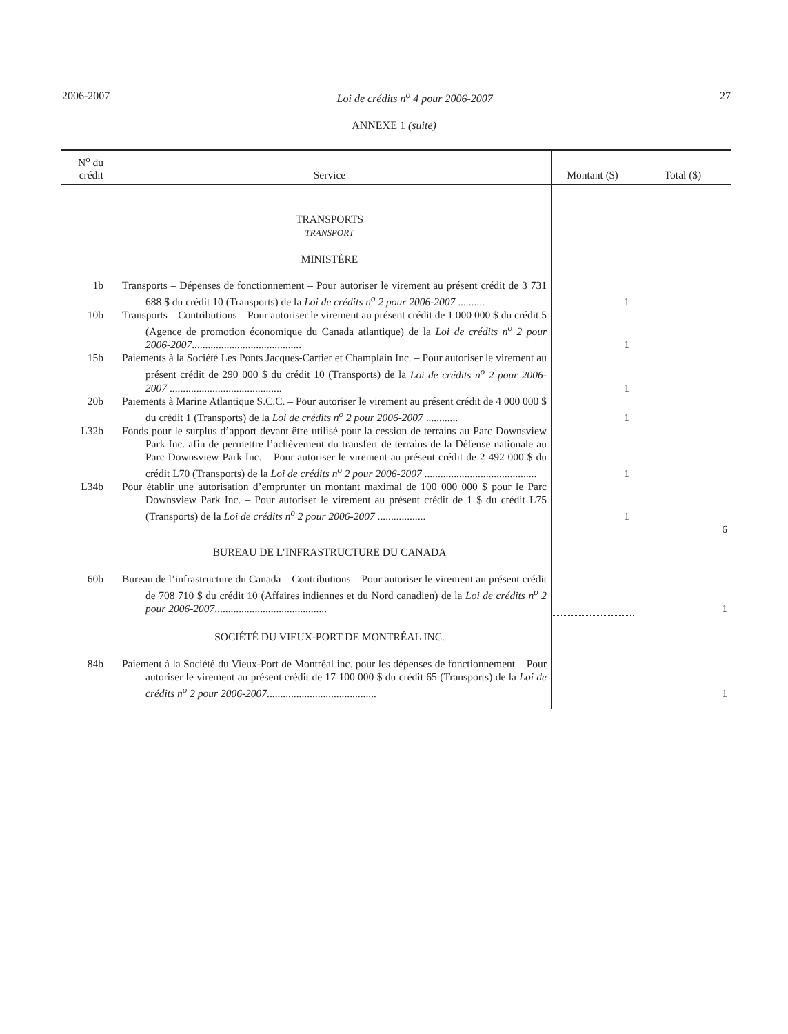2006-2007 Loi de crédits n<sup>o</sup> 4 pour 2006-2007 27
ANNEXE 1 (suite)
| N<sup>o</sup> du crédit | Service | Montant ($) | Total ($) |
| --- | --- | --- | --- |
| | TRANSPORTS TRANSPORT MINISTÈRE | | |
| 1b | Transports – Dépenses de fonctionnement – Pour autoriser le virement au présent crédit de 3 731 688 $ du crédit 10 (Transports) de la Loi de crédits n<sup>o</sup> 2 pour 2006-2007 .......... | 1 | |
| 10b | Transports – Contributions – Pour autoriser le virement au présent crédit de 1 000 000 $ du crédit 5 (Agence de promotion économique du Canada atlantique) de la Loi de crédits n<sup>o</sup> 2 pour 2006-2007 ......................................... | 1 | |
| 15b | Paiements à la Société Les Ponts Jacques-Cartier et Champlain Inc. – Pour autoriser le virement au présent crédit de 290 000 $ du crédit 10 (Transports) de la Loi de crédits n<sup>o</sup> 2 pour 2006-2007 .......................................... | 1 | |
| 20b | Paiements à Marine Atlantique S.C.C. – Pour autoriser le virement au présent crédit de 4 000 000 $ du crédit 1 (Transports) de la Loi de crédits n<sup>o</sup> 2 pour 2006-2007 ............ | 1 | |
| L32b | Fonds pour le surplus d’apport devant être utilisé pour la cession de terrains au Parc Downsview Park Inc. afin de permettre l’achèvement du transfert de terrains de la Défense nationale au Parc Downsview Park Inc. – Pour autoriser le virement au présent crédit de 2 492 000 $ du crédit L70 (Transports) de la Loi de crédits n<sup>o</sup> 2 pour 2006-2007 .......................................... | 1 | |
| L34b | Pour établir une autorisation d’emprunter un montant maximal de 100 000 000 $ pour le Parc Downsview Park Inc. – Pour autoriser le virement au présent crédit de 1 $ du crédit L75 (Transports) de la Loi de crédits n<sup>o</sup> 2 pour 2006-2007 .................. | 1 | |
| | | | 6 |
| | BUREAU DE L’INFRASTRUCTURE DU CANADA | | |
| 60b | Bureau de l’infrastructure du Canada – Contributions – Pour autoriser le virement au présent crédit de 708 710 $ du crédit 10 (Affaires indiennes et du Nord canadien) de la Loi de crédits n<sup>o</sup> 2 pour 2006-2007 .......................................... | | 1 |
| | SOCIÉTÉ DU VIEUX-PORT DE MONTRÉAL INC. | | |
| 84b | Paiement à la Société du Vieux-Port de Montréal inc. pour les dépenses de fonctionnement – Pour autoriser le virement au présent crédit de 17 100 000 $ du crédit 65 (Transports) de la Loi de crédits n<sup>o</sup> 2 pour 2006-2007 ......................................... | | 1 |